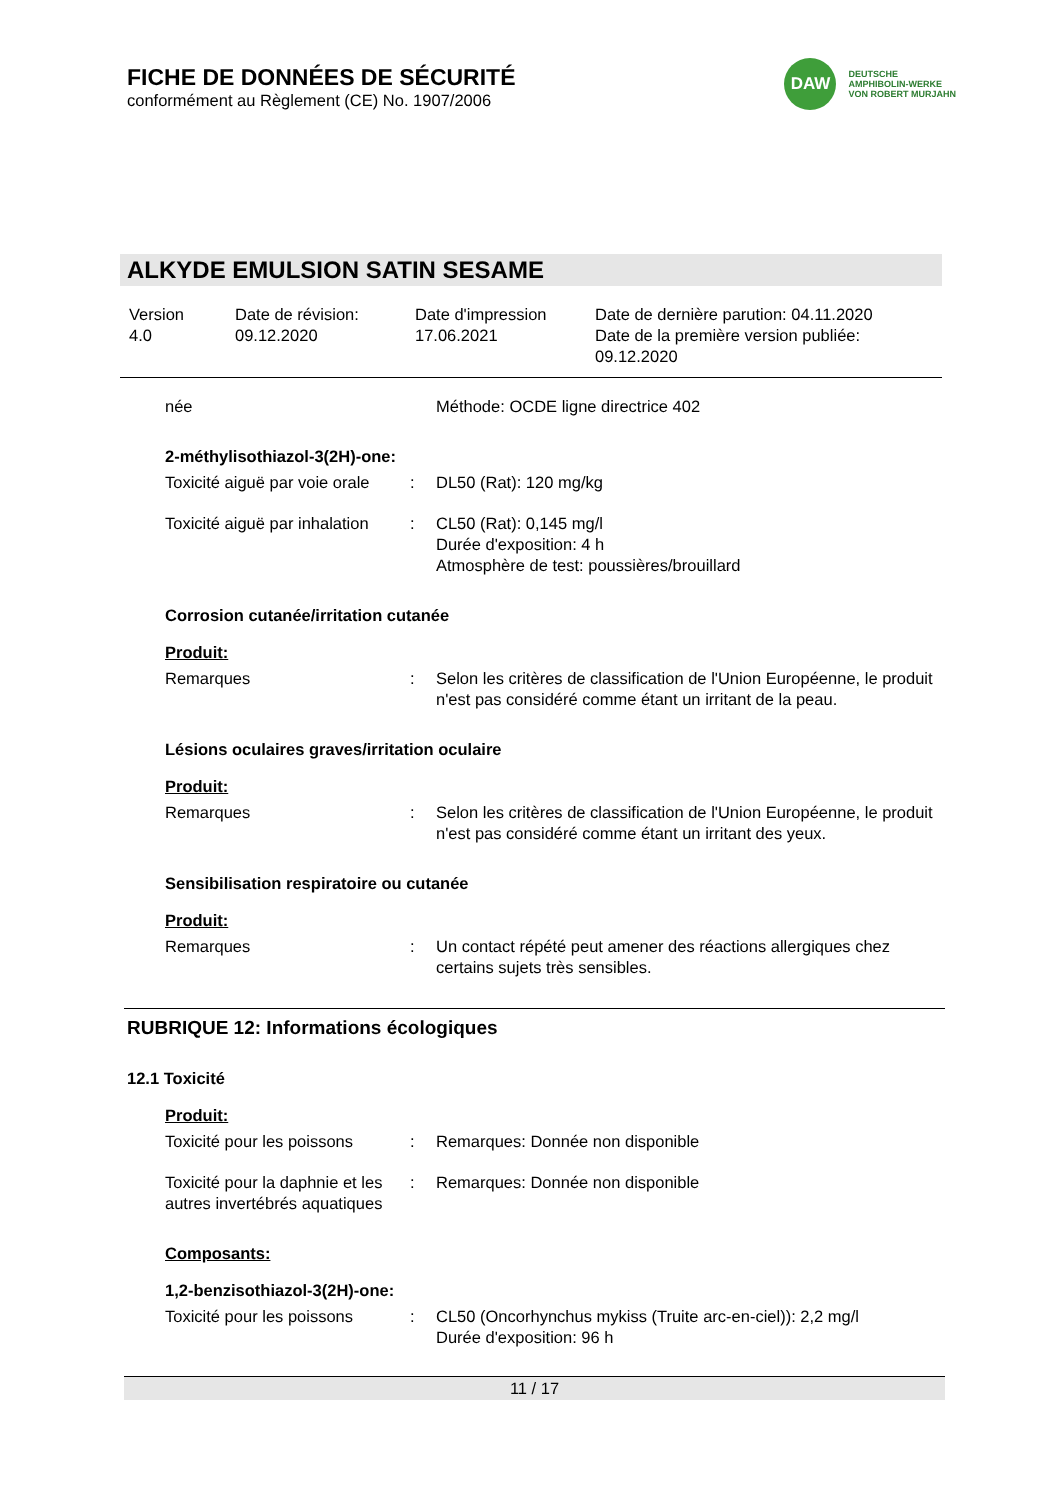FICHE DE DONNÉES DE SÉCURITÉ
conformément au Règlement (CE) No. 1907/2006
DAW
DEUTSCHE
AMPHIBOLIN-WERKE
VON ROBERT MURJAHN
ALKYDE EMULSION SATIN SESAME
| Version 4.0 | Date de révision: 09.12.2020 | Date d'impression 17.06.2021 | Date de dernière parution: 04.11.2020 Date de la première version publiée: 09.12.2020 |
| née | | Méthode: OCDE ligne directrice 402 |
2-méthylisothiazol-3(2H)-one:
| Toxicité aiguë par voie orale | : | DL50 (Rat): 120 mg/kg |
| Toxicité aiguë par inhalation | : | CL50 (Rat): 0,145 mg/l Durée d'exposition: 4 h Atmosphère de test: poussières/brouillard |
Corrosion cutanée/irritation cutanée
Produit:
| Remarques | : | Selon les critères de classification de l'Union Européenne, le produit n'est pas considéré comme étant un irritant de la peau. |
Lésions oculaires graves/irritation oculaire
Produit:
| Remarques | : | Selon les critères de classification de l'Union Européenne, le produit n'est pas considéré comme étant un irritant des yeux. |
Sensibilisation respiratoire ou cutanée
Produit:
| Remarques | : | Un contact répété peut amener des réactions allergiques chez certains sujets très sensibles. |
RUBRIQUE 12: Informations écologiques
12.1 Toxicité
Produit:
| Toxicité pour les poissons | : | Remarques: Donnée non disponible |
| Toxicité pour la daphnie et les autres invertébrés aquatiques | : | Remarques: Donnée non disponible |
Composants:
1,2-benzisothiazol-3(2H)-one:
| Toxicité pour les poissons | : | CL50 (Oncorhynchus mykiss (Truite arc-en-ciel)): 2,2 mg/l Durée d'exposition: 96 h |
11 / 17